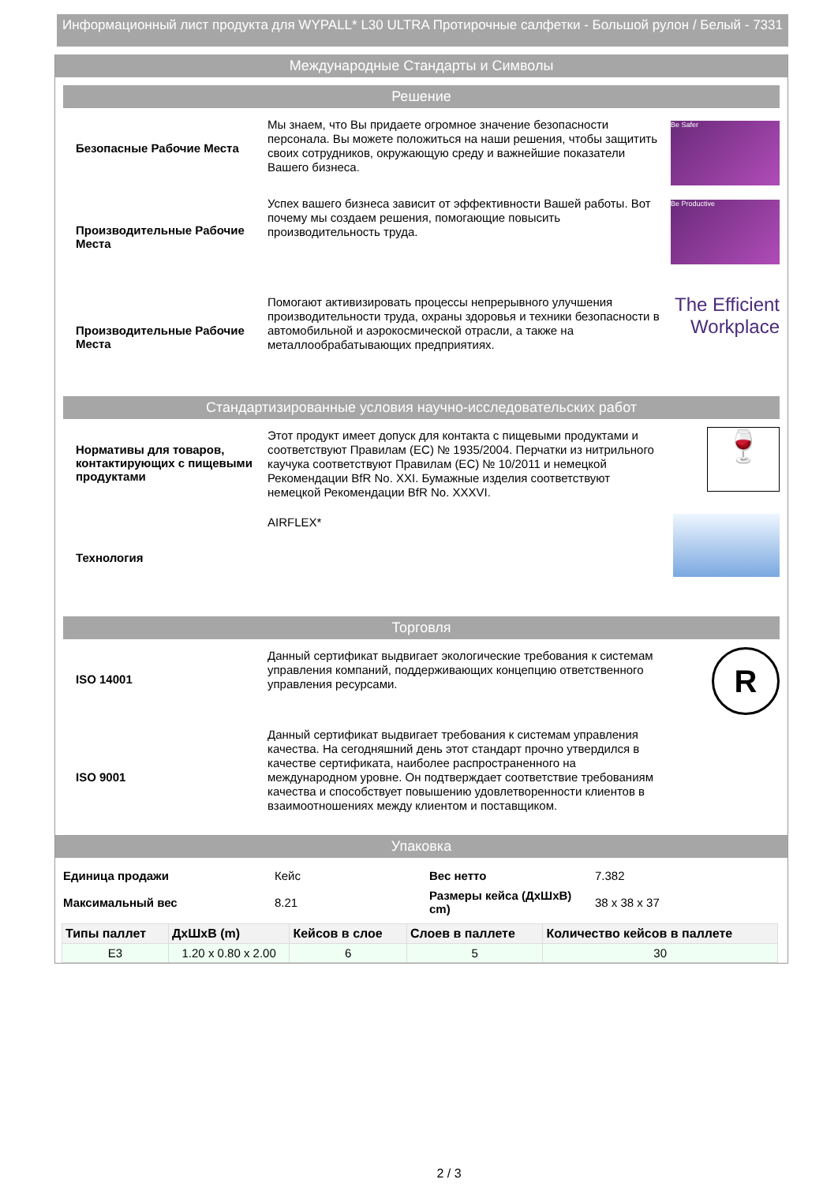Информационный лист продукта для WYPALL* L30 ULTRA Протирочные салфетки - Большой рулон / Белый - 7331
Международные Стандарты и Символы
Решение
Безопасные Рабочие Места
Мы знаем, что Вы придаете огромное значение безопасности персонала. Вы можете положиться на наши решения, чтобы защитить своих сотрудников, окружающую среду и важнейшие показатели Вашего бизнеса.
Be Safer
Производительные Рабочие Места
Успех вашего бизнеса зависит от эффективности Вашей работы. Вот почему мы создаем решения, помогающие повысить производительность труда.
Be Productive
Производительные Рабочие Места
Помогают активизировать процессы непрерывного улучшения производительности труда, охраны здоровья и техники безопасности в автомобильной и аэрокосмической отрасли, а также на металлообрабатывающих предприятиях.
The Efficient Workplace
Стандартизированные условия научно-исследовательских работ
Нормативы для товаров, контактирующих с пищевыми продуктами
Этот продукт имеет допуск для контакта с пищевыми продуктами и соответствуют Правилам (ЕС) № 1935/2004. Перчатки из нитрильного каучука соответствуют Правилам (ЕС) № 10/2011 и немецкой Рекомендации BfR No. XXI. Бумажные изделия соответствуют немецкой Рекомендации BfR No. XXXVI.
🍷
Технология
AIRFLEX*
Торговля
ISO 14001
Данный сертификат выдвигает экологические требования к системам управления компаний, поддерживающих концепцию ответственного управления ресурсами.
R
ISO 9001
Данный сертификат выдвигает требования к системам управления качества. На сегодняшний день этот стандарт прочно утвердился в качестве сертификата, наиболее распространенного на международном уровне. Он подтверждает соответствие требованиям качества и способствует повышению удовлетворенности клиентов в взаимоотношениях между клиентом и поставщиком.
Упаковка
| Единица продажи | Кейс | Вес нетто | 7.382 |
| Максимальный вес | 8.21 | Размеры кейса (ДхШхВ) cm) | 38 x 38 x 37 |
| Типы паллет | ДхШхВ (m) | Кейсов в слое | Слоев в паллете | Количество кейсов в паллете |
| --- | --- | --- | --- | --- |
| E3 | 1.20 x 0.80 x 2.00 | 6 | 5 | 30 |
2 / 3